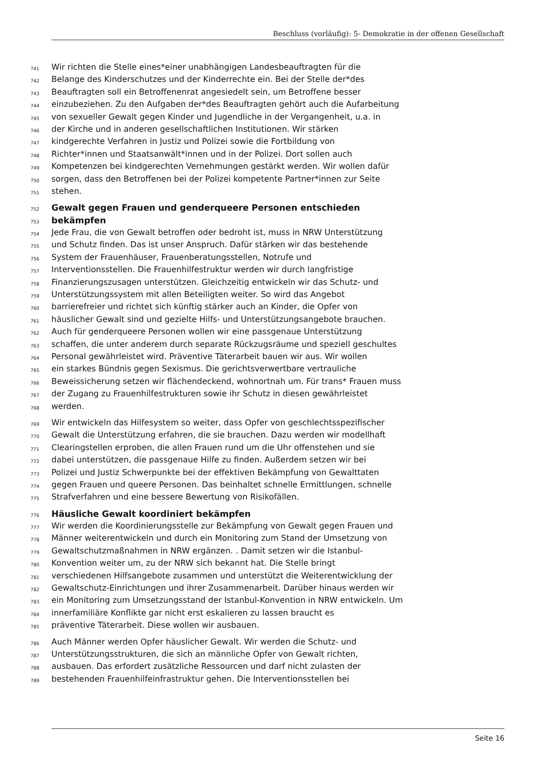Beschluss (vorläufig): 5- Demokratie in der offenen Gesellschaft
741 Wir richten die Stelle eines*einer unabhängigen Landesbeauftragten für die
742 Belange des Kinderschutzes und der Kinderrechte ein. Bei der Stelle der*des
743 Beauftragten soll ein Betroffenenrat angesiedelt sein, um Betroffene besser
744 einzubeziehen. Zu den Aufgaben der*des Beauftragten gehört auch die Aufarbeitung
745 von sexueller Gewalt gegen Kinder und Jugendliche in der Vergangenheit, u.a. in
746 der Kirche und in anderen gesellschaftlichen Institutionen. Wir stärken
747 kindgerechte Verfahren in Justiz und Polizei sowie die Fortbildung von
748 Richter*innen und Staatsanwält*innen und in der Polizei. Dort sollen auch
749 Kompetenzen bei kindgerechten Vernehmungen gestärkt werden. Wir wollen dafür
750 sorgen, dass den Betroffenen bei der Polizei kompetente Partner*innen zur Seite
751 stehen.
752 Gewalt gegen Frauen und genderqueere Personen entschieden
753 bekämpfen
754 Jede Frau, die von Gewalt betroffen oder bedroht ist, muss in NRW Unterstützung
755 und Schutz finden. Das ist unser Anspruch. Dafür stärken wir das bestehende
756 System der Frauenhäuser, Frauenberatungsstellen, Notrufe und
757 Interventionsstellen. Die Frauenhilfestruktur werden wir durch langfristige
758 Finanzierungszusagen unterstützen. Gleichzeitig entwickeln wir das Schutz- und
759 Unterstützungssystem mit allen Beteiligten weiter. So wird das Angebot
760 barrierefreier und richtet sich künftig stärker auch an Kinder, die Opfer von
761 häuslicher Gewalt sind und gezielte Hilfs- und Unterstützungsangebote brauchen.
762 Auch für genderqueere Personen wollen wir eine passgenaue Unterstützung
763 schaffen, die unter anderem durch separate Rückzugsräume und speziell geschultes
764 Personal gewährleistet wird. Präventive Täterarbeit bauen wir aus. Wir wollen
765 ein starkes Bündnis gegen Sexismus. Die gerichtsverwertbare vertrauliche
766 Beweissicherung setzen wir flächendeckend, wohnortnah um. Für trans* Frauen muss
767 der Zugang zu Frauenhilfestrukturen sowie ihr Schutz in diesen gewährleistet
768 werden.
769 Wir entwickeln das Hilfesystem so weiter, dass Opfer von geschlechtsspezifischer
770 Gewalt die Unterstützung erfahren, die sie brauchen. Dazu werden wir modellhaft
771 Clearingstellen erproben, die allen Frauen rund um die Uhr offenstehen und sie
772 dabei unterstützen, die passgenaue Hilfe zu finden. Außerdem setzen wir bei
773 Polizei und Justiz Schwerpunkte bei der effektiven Bekämpfung von Gewalttaten
774 gegen Frauen und queere Personen. Das beinhaltet schnelle Ermittlungen, schnelle
775 Strafverfahren und eine bessere Bewertung von Risikofällen.
776 Häusliche Gewalt koordiniert bekämpfen
777 Wir werden die Koordinierungsstelle zur Bekämpfung von Gewalt gegen Frauen und
778 Männer weiterentwickeln und durch ein Monitoring zum Stand der Umsetzung von
779 Gewaltschutzmaßnahmen in NRW ergänzen. . Damit setzen wir die Istanbul-
780 Konvention weiter um, zu der NRW sich bekannt hat. Die Stelle bringt
781 verschiedenen Hilfsangebote zusammen und unterstützt die Weiterentwicklung der
782 Gewaltschutz-Einrichtungen und ihrer Zusammenarbeit. Darüber hinaus werden wir
783 ein Monitoring zum Umsetzungsstand der Istanbul-Konvention in NRW entwickeln. Um
784 innerfamiliäre Konflikte gar nicht erst eskalieren zu lassen braucht es
785 präventive Täterarbeit. Diese wollen wir ausbauen.
786 Auch Männer werden Opfer häuslicher Gewalt. Wir werden die Schutz- und
787 Unterstützungsstrukturen, die sich an männliche Opfer von Gewalt richten,
788 ausbauen. Das erfordert zusätzliche Ressourcen und darf nicht zulasten der
789 bestehenden Frauenhilfeinfrastruktur gehen. Die Interventionsstellen bei
Seite 16